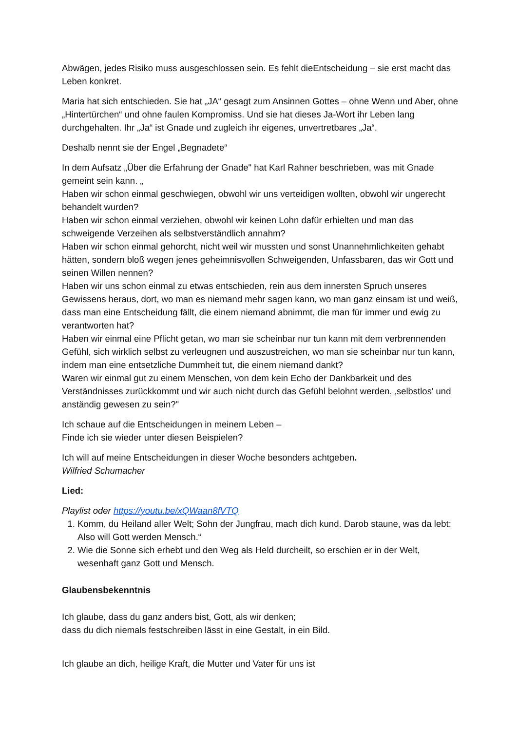Abwägen, jedes Risiko muss ausgeschlossen sein. Es fehlt dieEntscheidung – sie erst macht das Leben konkret.
Maria hat sich entschieden. Sie hat „JA“ gesagt zum Ansinnen Gottes – ohne Wenn und Aber, ohne „Hintertürchen“ und ohne faulen Kompromiss. Und sie hat dieses Ja-Wort ihr Leben lang durchgehalten. Ihr „Ja“ ist Gnade und zugleich ihr eigenes, unvertretbares „Ja“.
Deshalb nennt sie der Engel „Begnadete“
In dem Aufsatz „Über die Erfahrung der Gnade" hat Karl Rahner beschrieben, was mit Gnade gemeint sein kann. „
Haben wir schon einmal geschwiegen, obwohl wir uns verteidigen wollten, obwohl wir ungerecht behandelt wurden?
Haben wir schon einmal verziehen, obwohl wir keinen Lohn dafür erhielten und man das schweigende Verzeihen als selbstverständlich annahm?
Haben wir schon einmal gehorcht, nicht weil wir mussten und sonst Unannehmlichkeiten gehabt hätten, sondern bloß wegen jenes geheimnisvollen Schweigenden, Unfassbaren, das wir Gott und seinen Willen nennen?
Haben wir uns schon einmal zu etwas entschieden, rein aus dem innersten Spruch unseres Gewissens heraus, dort, wo man es niemand mehr sagen kann, wo man ganz einsam ist und weiß, dass man eine Entscheidung fällt, die einem niemand abnimmt, die man für immer und ewig zu verantworten hat?
Haben wir einmal eine Pflicht getan, wo man sie scheinbar nur tun kann mit dem verbrennenden Gefühl, sich wirklich selbst zu verleugnen und auszustreichen, wo man sie scheinbar nur tun kann, indem man eine entsetzliche Dummheit tut, die einem niemand dankt?
Waren wir einmal gut zu einem Menschen, von dem kein Echo der Dankbarkeit und des Verständnisses zurückkommt und wir auch nicht durch das Gefühl belohnt werden, ‚selbstlos' und anständig gewesen zu sein?"
Ich schaue auf die Entscheidungen in meinem Leben –
Finde ich sie wieder unter diesen Beispielen?
Ich will auf meine Entscheidungen in dieser Woche besonders achtgeben.
Wilfried Schumacher
Lied:
Playlist oder https://youtu.be/xQWaan8fVTQ
1. Komm, du Heiland aller Welt; Sohn der Jungfrau, mach dich kund. Darob staune, was da lebt: Also will Gott werden Mensch.“
2. Wie die Sonne sich erhebt und den Weg als Held durcheilt, so erschien er in der Welt, wesenhaft ganz Gott und Mensch.
Glaubensbekenntnis
Ich glaube, dass du ganz anders bist, Gott, als wir denken;
dass du dich niemals festschreiben lässt in eine Gestalt, in ein Bild.
Ich glaube an dich, heilige Kraft, die Mutter und Vater für uns ist